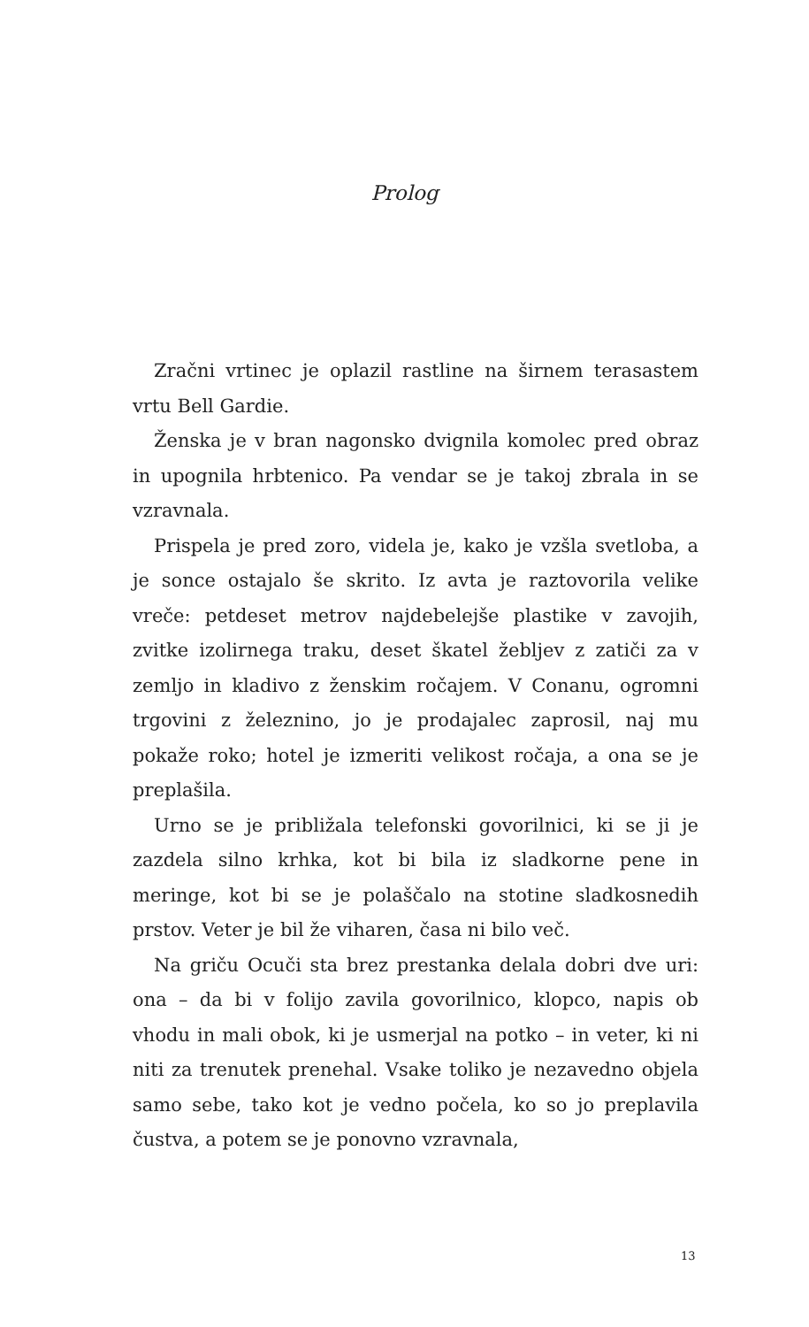Prolog
Zračni vrtinec je oplazil rastline na širnem terasastem vrtu Bell Gardie.
Ženska je v bran nagonsko dvignila komolec pred obraz in upognila hrbtenico. Pa vendar se je takoj zbrala in se vzravnala.
Prispela je pred zoro, videla je, kako je vzšla svetloba, a je sonce ostajalo še skrito. Iz avta je raztovorila velike vreče: petdeset metrov najdebelejše plastike v zavojih, zvitke izolirnega traku, deset škatel žebljev z zatiči za v zemljo in kladivo z ženskim ročajem. V Conanu, ogromni trgovini z železnino, jo je prodajalec zaprosil, naj mu pokaže roko; hotel je izmeriti velikost ročaja, a ona se je preplašila.
Urno se je približala telefonski govorilnici, ki se ji je zazdela silno krhka, kot bi bila iz sladkorne pene in meringe, kot bi se je polaščalo na stotine sladkosnedih prstov. Veter je bil že viharen, časa ni bilo več.
Na griču Ocuči sta brez prestanka delala dobri dve uri: ona – da bi v folijo zavila govorilnico, klopco, napis ob vhodu in mali obok, ki je usmerjal na potko – in veter, ki ni niti za trenutek prenehal. Vsake toliko je nezavedno objela samo sebe, tako kot je vedno počela, ko so jo preplavila čustva, a potem se je ponovno vzravnala,
13